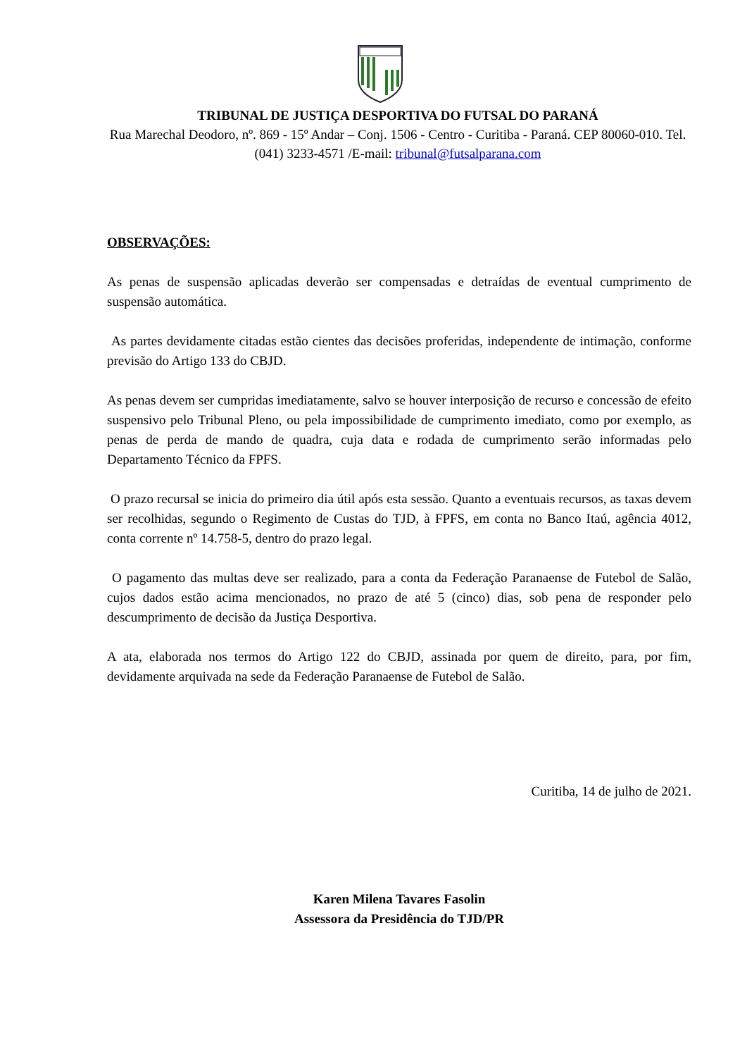TRIBUNAL DE JUSTIÇA DESPORTIVA DO FUTSAL DO PARANÁ
Rua Marechal Deodoro, nº. 869 - 15º Andar – Conj. 1506 - Centro - Curitiba - Paraná. CEP 80060-010. Tel. (041) 3233-4571 /E-mail: tribunal@futsalparana.com
OBSERVAÇÕES:
As penas de suspensão aplicadas deverão ser compensadas e detraídas de eventual cumprimento de suspensão automática.
As partes devidamente citadas estão cientes das decisões proferidas, independente de intimação, conforme previsão do Artigo 133 do CBJD.
As penas devem ser cumpridas imediatamente, salvo se houver interposição de recurso e concessão de efeito suspensivo pelo Tribunal Pleno, ou pela impossibilidade de cumprimento imediato, como por exemplo, as penas de perda de mando de quadra, cuja data e rodada de cumprimento serão informadas pelo Departamento Técnico da FPFS.
O prazo recursal se inicia do primeiro dia útil após esta sessão. Quanto a eventuais recursos, as taxas devem ser recolhidas, segundo o Regimento de Custas do TJD, à FPFS, em conta no Banco Itaú, agência 4012, conta corrente nº 14.758-5, dentro do prazo legal.
O pagamento das multas deve ser realizado, para a conta da Federação Paranaense de Futebol de Salão, cujos dados estão acima mencionados, no prazo de até 5 (cinco) dias, sob pena de responder pelo descumprimento de decisão da Justiça Desportiva.
A ata, elaborada nos termos do Artigo 122 do CBJD, assinada por quem de direito, para, por fim, devidamente arquivada na sede da Federação Paranaense de Futebol de Salão.
Curitiba, 14 de julho de 2021.
Karen Milena Tavares Fasolin
Assessora da Presidência do TJD/PR